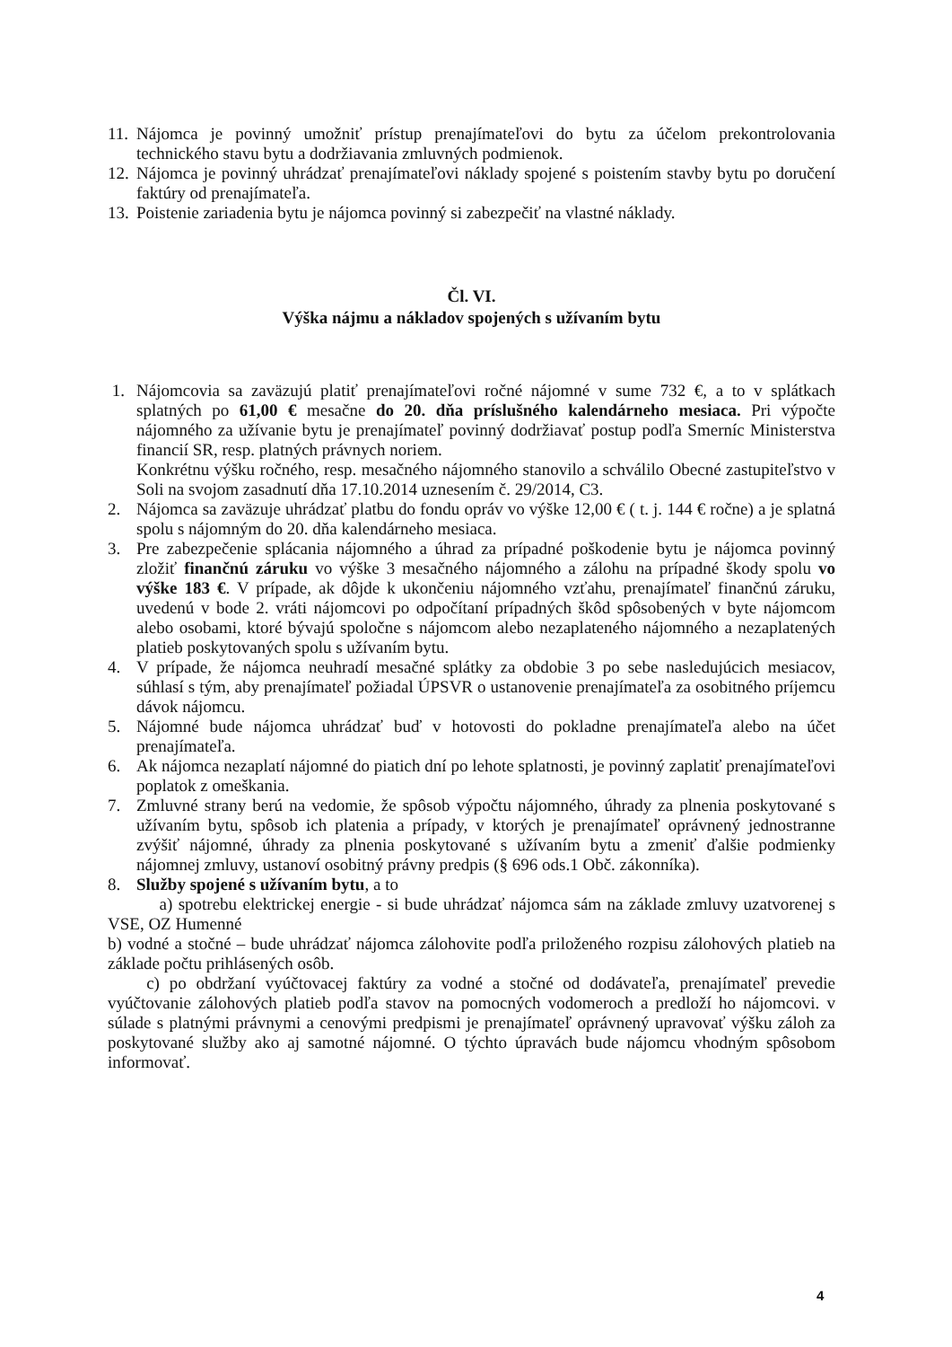11. Nájomca je povinný umožniť prístup prenajímateľovi do bytu za účelom prekontrolovania technického stavu bytu a dodržiavania zmluvných podmienok.
12. Nájomca je povinný uhrádzať prenajímateľovi náklady spojené s poistením stavby bytu po doručení faktúry od prenajímateľa.
13. Poistenie zariadenia bytu je nájomca povinný si zabezpečiť na vlastné náklady.
Čl. VI.
Výška nájmu a nákladov spojených s užívaním bytu
1. Nájomcovia sa zaväzujú platiť prenajímateľovi ročné nájomné v sume 732 €, a to v splátkach splatných po 61,00 € mesačne do 20. dňa príslušného kalendárneho mesiaca. Pri výpočte nájomného za užívanie bytu je prenajímateľ povinný dodržiavať postup podľa Smerníc Ministerstva financií SR, resp. platných právnych noriem.
Konkrétnu výšku ročného, resp. mesačného nájomného stanovilo a schválilo Obecné zastupiteľstvo v Soli na svojom zasadnutí dňa 17.10.2014 uznesením č. 29/2014, C3.
2. Nájomca sa zaväzuje uhrádzať platbu do fondu opráv vo výške 12,00 € ( t. j. 144 € ročne) a je splatná spolu s nájomným do 20. dňa kalendárneho mesiaca.
3. Pre zabezpečenie splácania nájomného a úhrad za prípadné poškodenie bytu je nájomca povinný zložiť finančnú záruku vo výške 3 mesačného nájomného a zálohu na prípadné škody spolu vo výške 183 €. V prípade, ak dôjde k ukončeniu nájomného vzťahu, prenajímateľ finančnú záruku, uvedenú v bode 2. vráti nájomcovi po odpočítaní prípadných škôd spôsobených v byte nájomcom alebo osobami, ktoré bývajú spoločne s nájomcom alebo nezaplateného nájomného a nezaplatených platieb poskytovaných spolu s užívaním bytu.
4. V prípade, že nájomca neuhradí mesačné splátky za obdobie 3 po sebe nasledujúcich mesiacov, súhlasí s tým, aby prenajímateľ požiadal ÚPSVR o ustanovenie prenajímateľa za osobitného príjemcu dávok nájomcu.
5. Nájomné bude nájomca uhrádzať buď v hotovosti do pokladne prenajímateľa alebo na účet prenajímateľa.
6. Ak nájomca nezaplatí nájomné do piatich dní po lehote splatnosti, je povinný zaplatiť prenajímateľovi poplatok z omeškania.
7. Zmluvné strany berú na vedomie, že spôsob výpočtu nájomného, úhrady za plnenia poskytované s užívaním bytu, spôsob ich platenia a prípady, v ktorých je prenajímateľ oprávnený jednostranne zvýšiť nájomné, úhrady za plnenia poskytované s užívaním bytu a zmeniť ďalšie podmienky nájomnej zmluvy, ustanoví osobitný právny predpis (§ 696 ods.1 Obč. zákonníka).
8. Služby spojené s užívaním bytu, a to
a) spotrebu elektrickej energie - si bude uhrádzať nájomca sám na základe zmluvy uzatvorenej s VSE, OZ Humenné
b) vodné a stočné – bude uhrádzať nájomca zálohovite podľa priloženého rozpisu zálohových platieb na základe počtu prihlásených osôb.
c) po obdržaní vyúčtovacej faktúry za vodné a stočné od dodávateľa, prenajímateľ prevedie vyúčtovanie zálohových platieb podľa stavov na pomocných vodomeroch a predloží ho nájomcovi. v súlade s platnými právnymi a cenovými predpismi je prenajímateľ oprávnený upravovať výšku záloh za poskytované služby ako aj samotné nájomné. O týchto úpravách bude nájomcu vhodným spôsobom informovať.
4